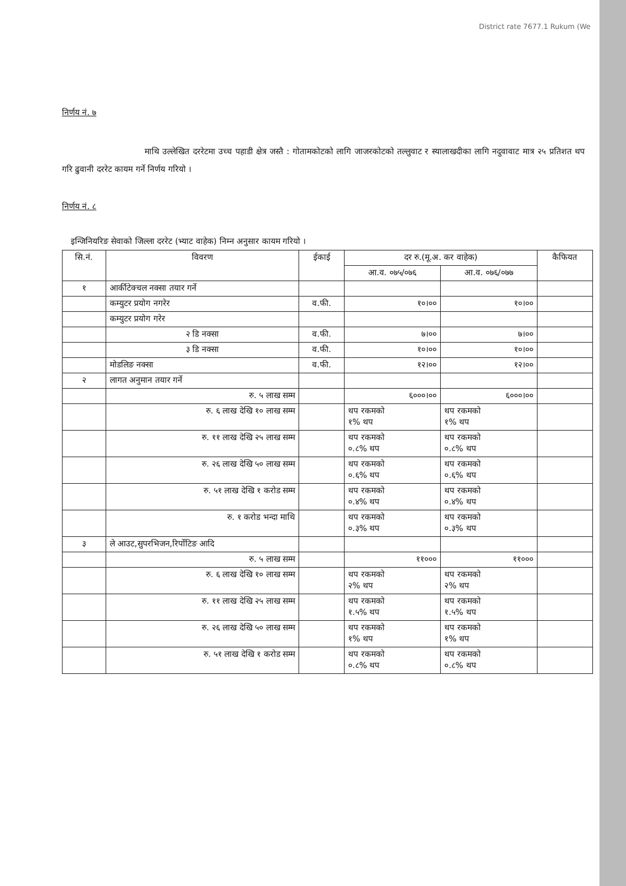District rate 7677.1 Rukum (We
निर्णय नं. ७
माथि उल्लेखित दररेटमा उच्च पहाडी क्षेत्र जस्तै : गोतामकोटको लागि जाजरकोटको तल्लुवाट र स्यालाखदीका लागि नदुवावाट मात्र २५ प्रतिशत थप गरि ढुवानी दररेट कायम गर्ने निर्णय गरियो ।
निर्णय नं. ८
इन्जिनियरिङ सेवाको जिल्ला दररेट (भ्याट वाहेक) निम्न अनुसार कायम गरियो ।
| सि.नं. | विवरण | ईकाई | दर रु.(मू.अ. कर वाहेक) | | कैफियत |
| --- | --- | --- | --- | --- | --- |
| | | | आ.व. ०७५/०७६ | आ.व. ०७६/०७७ | |
| १ | आर्कीटेक्चल नक्सा तयार गर्ने | | | | |
| | कम्युटर प्रयोग नगरेर | व.फी. | १०।०० | १०।०० | |
| | कम्युटर प्रयोग गरेर | | | | |
| | २ डि नक्सा | व.फी. | ७।०० | ७।०० | |
| | ३ डि नक्सा | व.फी. | १०।०० | १०।०० | |
| | मोडलिङ नक्सा | व.फी. | १२।०० | १२।०० | |
| २ | लागत अनुमान तयार गर्ने | | | | |
| | रु. ५ लाख सम्म | | ६०००।०० | ६०००।०० | |
| | रु. ६ लाख देखि १० लाख सम्म | | थप रकमको १% थप | थप रकमको १% थप | |
| | रु. ११ लाख देखि २५ लाख सम्म | | थप रकमको ०.८% थप | थप रकमको ०.८% थप | |
| | रु. २६ लाख देखि ५० लाख सम्म | | थप रकमको ०.६% थप | थप रकमको ०.६% थप | |
| | रु. ५१ लाख देखि १ करोड सम्म | | थप रकमको ०.४% थप | थप रकमको ०.४% थप | |
| | रु. १ करोड भन्दा माथि | | थप रकमको ०.३% थप | थप रकमको ०.३% थप | |
| ३ | ले आउट,सुपरभिजन,रिर्पोटिङ आदि | | | | |
| | रु. ५ लाख सम्म | | ११००० | ११००० | |
| | रु. ६ लाख देखि १० लाख सम्म | | थप रकमको २% थप | थप रकमको २% थप | |
| | रु. ११ लाख देखि २५ लाख सम्म | | थप रकमको १.५% थप | थप रकमको १.५% थप | |
| | रु. २६ लाख देखि ५० लाख सम्म | | थप रकमको १% थप | थप रकमको १% थप | |
| | रु. ५१ लाख देखि १ करोड सम्म | | थप रकमको ०.८% थप | थप रकमको ०.८% थप | |